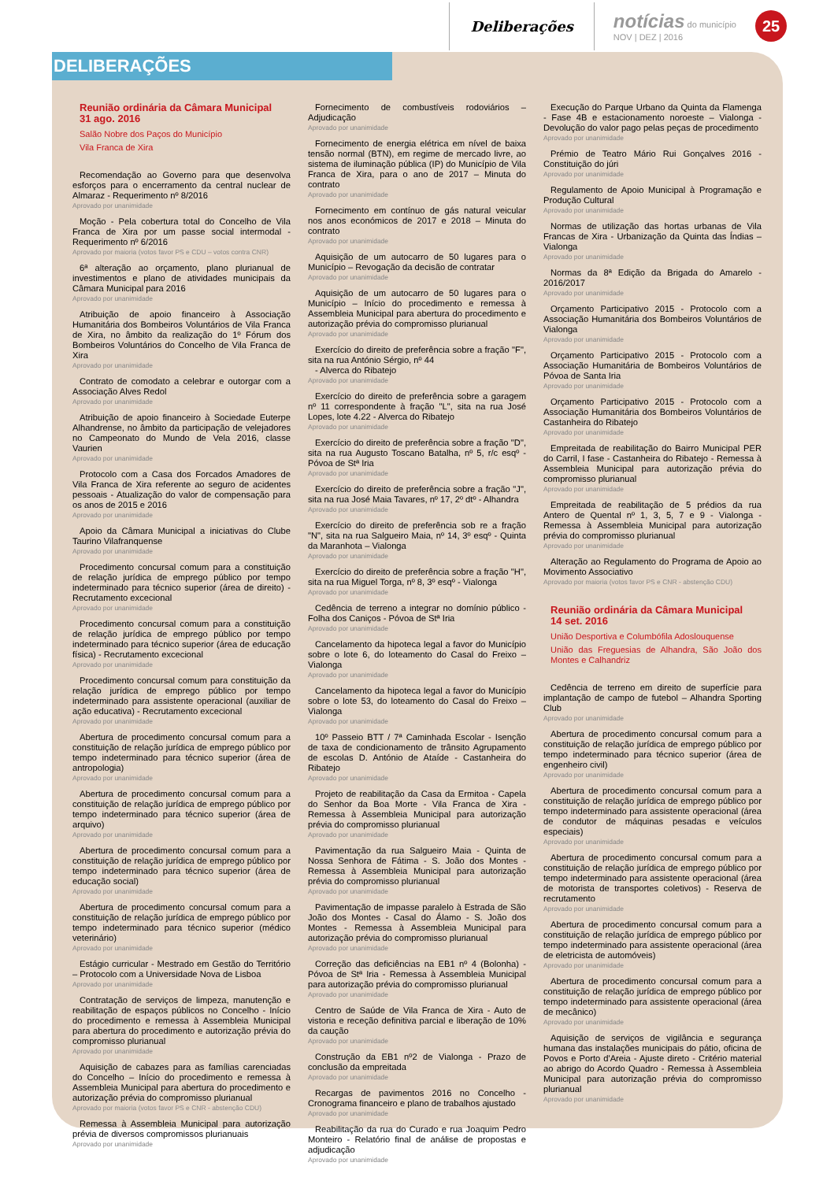Deliberações
notícias do município
NOV | DEZ | 2016
25
DELIBERAÇÕES
Reunião ordinária da Câmara Municipal
31 ago. 2016
Salão Nobre dos Paços do Município
Vila Franca de Xira
Recomendação ao Governo para que desenvolva esforços para o encerramento da central nuclear de Almaraz - Requerimento nº 8/2016
Aprovado por unanimidade
Moção - Pela cobertura total do Concelho de Vila Franca de Xira por um passe social intermodal - Requerimento nº 6/2016
Aprovado por maioria (votos favor PS e CDU – votos contra CNR)
6ª alteração ao orçamento, plano plurianual de investimentos e plano de atividades municipais da Câmara Municipal para 2016
Aprovado por unanimidade
Atribuição de apoio financeiro à Associação Humanitária dos Bombeiros Voluntários de Vila Franca de Xira, no âmbito da realização do 1º Fórum dos Bombeiros Voluntários do Concelho de Vila Franca de Xira
Aprovado por unanimidade
Contrato de comodato a celebrar e outorgar com a Associação Alves Redol
Aprovado por unanimidade
Atribuição de apoio financeiro à Sociedade Euterpe Alhandrense, no âmbito da participação de velejadores no Campeonato do Mundo de Vela 2016, classe Vaurien
Aprovado por unanimidade
Protocolo com a Casa dos Forcados Amadores de Vila Franca de Xira referente ao seguro de acidentes pessoais - Atualização do valor de compensação para os anos de 2015 e 2016
Aprovado por unanimidade
Apoio da Câmara Municipal a iniciativas do Clube Taurino Vilafranquense
Aprovado por unanimidade
Procedimento concursal comum para a constituição de relação jurídica de emprego público por tempo indeterminado para técnico superior (área de direito) - Recrutamento excecional
Aprovado por unanimidade
Procedimento concursal comum para a constituição de relação jurídica de emprego público por tempo indeterminado para técnico superior (área de educação física) - Recrutamento excecional
Aprovado por unanimidade
Procedimento concursal comum para constituição da relação jurídica de emprego público por tempo indeterminado para assistente operacional (auxiliar de ação educativa) - Recrutamento excecional
Aprovado por unanimidade
Abertura de procedimento concursal comum para a constituição de relação jurídica de emprego público por tempo indeterminado para técnico superior (área de antropologia)
Aprovado por unanimidade
Abertura de procedimento concursal comum para a constituição de relação jurídica de emprego público por tempo indeterminado para técnico superior (área de arquivo)
Aprovado por unanimidade
Abertura de procedimento concursal comum para a constituição de relação jurídica de emprego público por tempo indeterminado para técnico superior (área de educação social)
Aprovado por unanimidade
Abertura de procedimento concursal comum para a constituição de relação jurídica de emprego público por tempo indeterminado para técnico superior (médico veterinário)
Aprovado por unanimidade
Estágio curricular - Mestrado em Gestão do Território – Protocolo com a Universidade Nova de Lisboa
Aprovado por unanimidade
Contratação de serviços de limpeza, manutenção e reabilitação de espaços públicos no Concelho - Início do procedimento e remessa à Assembleia Municipal para abertura do procedimento e autorização prévia do compromisso plurianual
Aprovado por unanimidade
Aquisição de cabazes para as famílias carenciadas do Concelho – Início do procedimento e remessa à Assembleia Municipal para abertura do procedimento e autorização prévia do compromisso plurianual
Aprovado por maioria (votos favor PS e CNR - abstenção CDU)
Remessa à Assembleia Municipal para autorização prévia de diversos compromissos plurianuais
Aprovado por unanimidade
Fornecimento de combustíveis rodoviários – Adjudicação
Aprovado por unanimidade
Fornecimento de energia elétrica em nível de baixa tensão normal (BTN), em regime de mercado livre, ao sistema de iluminação pública (IP) do Município de Vila Franca de Xira, para o ano de 2017 – Minuta do contrato
Aprovado por unanimidade
Fornecimento em contínuo de gás natural veicular nos anos económicos de 2017 e 2018 – Minuta do contrato
Aprovado por unanimidade
Aquisição de um autocarro de 50 lugares para o Município – Revogação da decisão de contratar
Aprovado por unanimidade
Aquisição de um autocarro de 50 lugares para o Município – Início do procedimento e remessa à Assembleia Municipal para abertura do procedimento e autorização prévia do compromisso plurianual
Aprovado por unanimidade
Exercício do direito de preferência sobre a fração "F", sita na rua António Sérgio, nº 44
- Alverca do Ribatejo
Aprovado por unanimidade
Exercício do direito de preferência sobre a garagem nº 11 correspondente à fração "L", sita na rua José Lopes, lote 4.22 - Alverca do Ribatejo
Aprovado por unanimidade
Exercício do direito de preferência sobre a fração "D", sita na rua Augusto Toscano Batalha, nº 5, r/c esqº - Póvoa de Stª Iria
Aprovado por unanimidade
Exercício do direito de preferência sobre a fração "J", sita na rua José Maia Tavares, nº 17, 2º dtº - Alhandra
Aprovado por unanimidade
Exercício do direito de preferência sob re a fração "N", sita na rua Salgueiro Maia, nº 14, 3º esqº - Quinta da Maranhota – Vialonga
Aprovado por unanimidade
Exercício do direito de preferência sobre a fração "H", sita na rua Miguel Torga, nº 8, 3º esqº - Vialonga
Aprovado por unanimidade
Cedência de terreno a integrar no domínio público - Folha dos Caniços - Póvoa de Stª Iria
Aprovado por unanimidade
Cancelamento da hipoteca legal a favor do Município sobre o lote 6, do loteamento do Casal do Freixo – Vialonga
Aprovado por unanimidade
Cancelamento da hipoteca legal a favor do Município sobre o lote 53, do loteamento do Casal do Freixo – Vialonga
Aprovado por unanimidade
10º Passeio BTT / 7ª Caminhada Escolar - Isenção de taxa de condicionamento de trânsito Agrupamento de escolas D. António de Ataíde - Castanheira do Ribatejo
Aprovado por unanimidade
Projeto de reabilitação da Casa da Ermitoa - Capela do Senhor da Boa Morte - Vila Franca de Xira - Remessa à Assembleia Municipal para autorização prévia do compromisso plurianual
Aprovado por unanimidade
Pavimentação da rua Salgueiro Maia - Quinta de Nossa Senhora de Fátima - S. João dos Montes - Remessa à Assembleia Municipal para autorização prévia do compromisso plurianual
Aprovado por unanimidade
Pavimentação de impasse paralelo à Estrada de São João dos Montes - Casal do Álamo - S. João dos Montes - Remessa à Assembleia Municipal para autorização prévia do compromisso plurianual
Aprovado por unanimidade
Correção das deficiências na EB1 nº 4 (Bolonha) - Póvoa de Stª Iria - Remessa à Assembleia Municipal para autorização prévia do compromisso plurianual
Aprovado por unanimidade
Centro de Saúde de Vila Franca de Xira - Auto de vistoria e receção definitiva parcial e liberação de 10% da caução
Aprovado por unanimidade
Construção da EB1 nº2 de Vialonga - Prazo de conclusão da empreitada
Aprovado por unanimidade
Recargas de pavimentos 2016 no Concelho - Cronograma financeiro e plano de trabalhos ajustado
Aprovado por unanimidade
Reabilitação da rua do Curado e rua Joaquim Pedro Monteiro - Relatório final de análise de propostas e adjudicação
Aprovado por unanimidade
Execução do Parque Urbano da Quinta da Flamenga - Fase 4B e estacionamento noroeste – Vialonga - Devolução do valor pago pelas peças de procedimento
Aprovado por unanimidade
Prémio de Teatro Mário Rui Gonçalves 2016 - Constituição do júri
Aprovado por unanimidade
Regulamento de Apoio Municipal à Programação e Produção Cultural
Aprovado por unanimidade
Normas de utilização das hortas urbanas de Vila Francas de Xira - Urbanização da Quinta das Índias – Vialonga
Aprovado por unanimidade
Normas da 8ª Edição da Brigada do Amarelo - 2016/2017
Aprovado por unanimidade
Orçamento Participativo 2015 - Protocolo com a Associação Humanitária dos Bombeiros Voluntários de Vialonga
Aprovado por unanimidade
Orçamento Participativo 2015 - Protocolo com a Associação Humanitária de Bombeiros Voluntários de Póvoa de Santa Iria
Aprovado por unanimidade
Orçamento Participativo 2015 - Protocolo com a Associação Humanitária dos Bombeiros Voluntários de Castanheira do Ribatejo
Aprovado por unanimidade
Empreitada de reabilitação do Bairro Municipal PER do Carril, I fase - Castanheira do Ribatejo - Remessa à Assembleia Municipal para autorização prévia do compromisso plurianual
Aprovado por unanimidade
Empreitada de reabilitação de 5 prédios da rua Antero de Quental nº 1, 3, 5, 7 e 9 - Vialonga - Remessa à Assembleia Municipal para autorização prévia do compromisso plurianual
Aprovado por unanimidade
Alteração ao Regulamento do Programa de Apoio ao Movimento Associativo
Aprovado por maioria (votos favor PS e CNR - abstenção CDU)
Reunião ordinária da Câmara Municipal
14 set. 2016
União Desportiva e Columbófila Adoslouquense
União das Freguesias de Alhandra, São João dos Montes e Calhandriz
Cedência de terreno em direito de superfície para implantação de campo de futebol – Alhandra Sporting Club
Aprovado por unanimidade
Abertura de procedimento concursal comum para a constituição de relação jurídica de emprego público por tempo indeterminado para técnico superior (área de engenheiro civil)
Aprovado por unanimidade
Abertura de procedimento concursal comum para a constituição de relação jurídica de emprego público por tempo indeterminado para assistente operacional (área de condutor de máquinas pesadas e veículos especiais)
Aprovado por unanimidade
Abertura de procedimento concursal comum para a constituição de relação jurídica de emprego público por tempo indeterminado para assistente operacional (área de motorista de transportes coletivos) - Reserva de recrutamento
Aprovado por unanimidade
Abertura de procedimento concursal comum para a constituição de relação jurídica de emprego público por tempo indeterminado para assistente operacional (área de eletricista de automóveis)
Aprovado por unanimidade
Abertura de procedimento concursal comum para a constituição de relação jurídica de emprego público por tempo indeterminado para assistente operacional (área de mecânico)
Aprovado por unanimidade
Aquisição de serviços de vigilância e segurança humana das instalações municipais do pátio, oficina de Povos e Porto d'Areia - Ajuste direto - Critério material ao abrigo do Acordo Quadro - Remessa à Assembleia Municipal para autorização prévia do compromisso plurianual
Aprovado por unanimidade